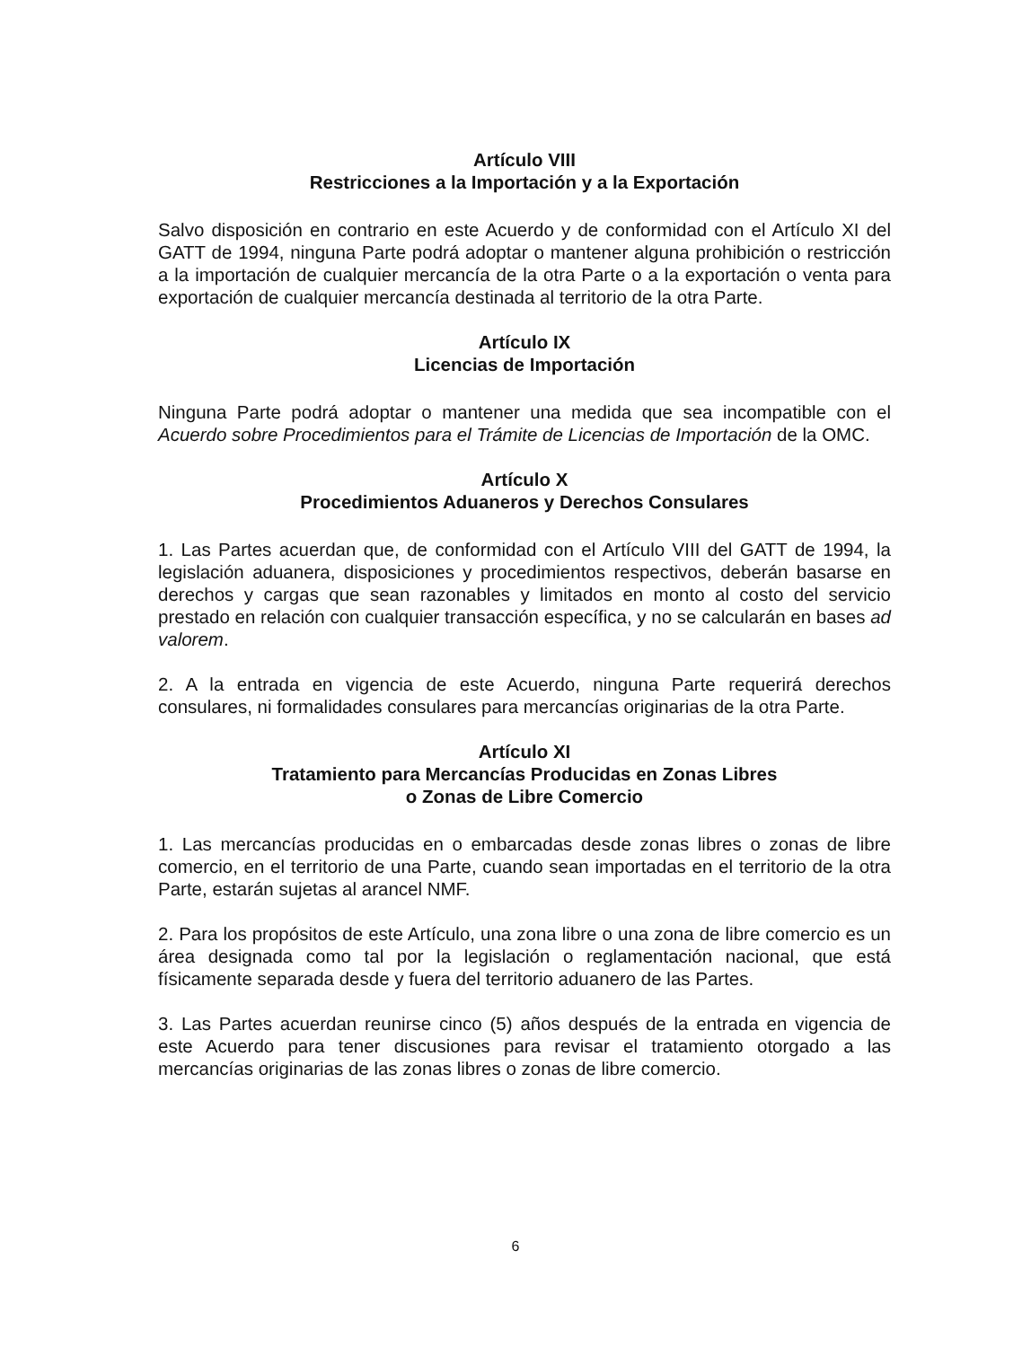Artículo VIII
Restricciones a la Importación y a la Exportación
Salvo disposición en contrario en este Acuerdo y de conformidad con el Artículo XI del GATT de 1994, ninguna Parte podrá adoptar o mantener alguna prohibición o restricción a la importación de cualquier mercancía de la otra Parte o a la exportación o venta para exportación de cualquier mercancía destinada al territorio de la otra Parte.
Artículo IX
Licencias de Importación
Ninguna Parte podrá adoptar o mantener una medida que sea incompatible con el Acuerdo sobre Procedimientos para el Trámite de Licencias de Importación de la OMC.
Artículo X
Procedimientos Aduaneros y Derechos Consulares
1. Las Partes acuerdan que, de conformidad con el Artículo VIII del GATT de 1994, la legislación aduanera, disposiciones y procedimientos respectivos, deberán basarse en derechos y cargas que sean razonables y limitados en monto al costo del servicio prestado en relación con cualquier transacción específica, y no se calcularán en bases ad valorem.
2. A la entrada en vigencia de este Acuerdo, ninguna Parte requerirá derechos consulares, ni formalidades consulares para mercancías originarias de la otra Parte.
Artículo XI
Tratamiento para Mercancías Producidas en Zonas Libres
o Zonas de Libre Comercio
1. Las mercancías producidas en o embarcadas desde zonas libres o zonas de libre comercio, en el territorio de una Parte, cuando sean importadas en el territorio de la otra Parte, estarán sujetas al arancel NMF.
2. Para los propósitos de este Artículo, una zona libre o una zona de libre comercio es un área designada como tal por la legislación o reglamentación nacional, que está físicamente separada desde y fuera del territorio aduanero de las Partes.
3. Las Partes acuerdan reunirse cinco (5) años después de la entrada en vigencia de este Acuerdo para tener discusiones para revisar el tratamiento otorgado a las mercancías originarias de las zonas libres o zonas de libre comercio.
6